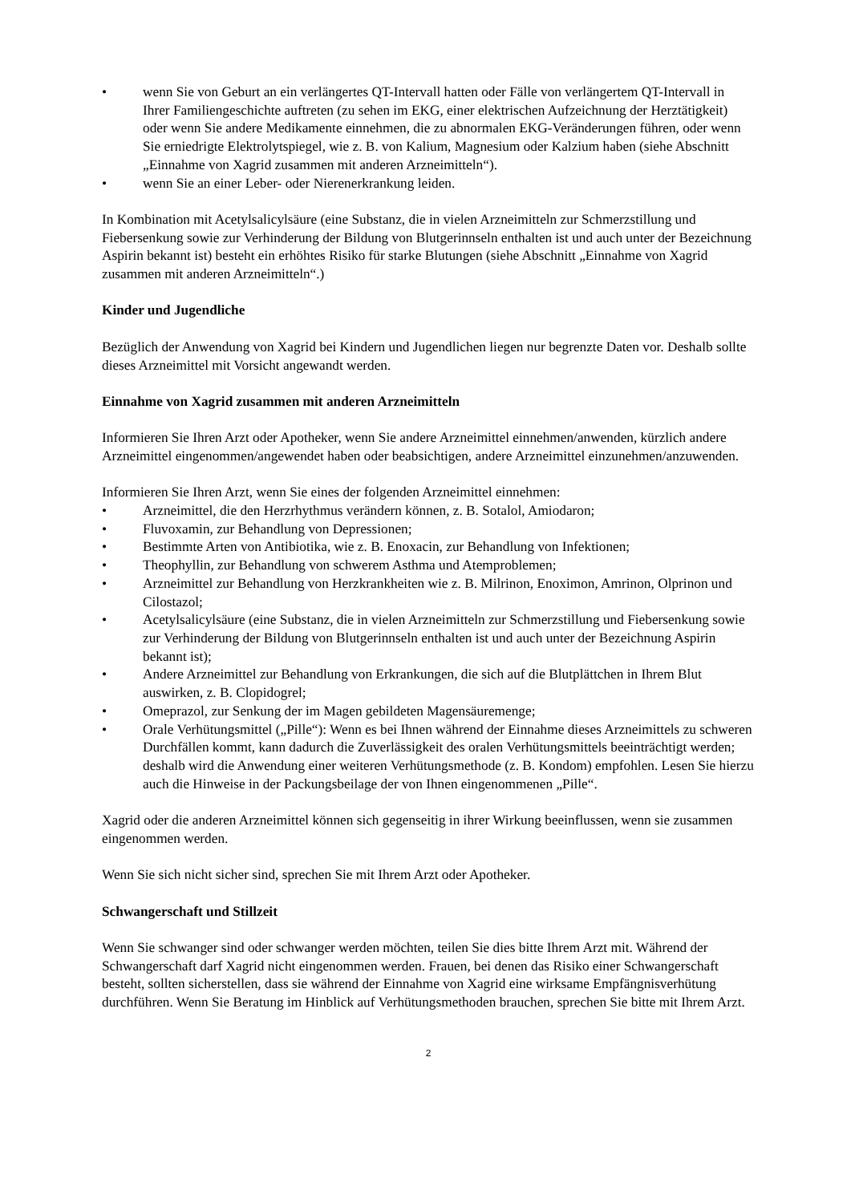• wenn Sie von Geburt an ein verlängertes QT-Intervall hatten oder Fälle von verlängertem QT-Intervall in Ihrer Familiengeschichte auftreten (zu sehen im EKG, einer elektrischen Aufzeichnung der Herztätigkeit) oder wenn Sie andere Medikamente einnehmen, die zu abnormalen EKG-Veränderungen führen, oder wenn Sie erniedrigte Elektrolytspiegel, wie z. B. von Kalium, Magnesium oder Kalzium haben (siehe Abschnitt „Einnahme von Xagrid zusammen mit anderen Arzneimitteln“).
• wenn Sie an einer Leber- oder Nierenerkrankung leiden.
In Kombination mit Acetylsalicylsäure (eine Substanz, die in vielen Arzneimitteln zur Schmerzstillung und Fiebersenkung sowie zur Verhinderung der Bildung von Blutgerinnseln enthalten ist und auch unter der Bezeichnung Aspirin bekannt ist) besteht ein erhöhtes Risiko für starke Blutungen (siehe Abschnitt „Einnahme von Xagrid zusammen mit anderen Arzneimitteln“.)
Kinder und Jugendliche
Bezüglich der Anwendung von Xagrid bei Kindern und Jugendlichen liegen nur begrenzte Daten vor. Deshalb sollte dieses Arzneimittel mit Vorsicht angewandt werden.
Einnahme von Xagrid zusammen mit anderen Arzneimitteln
Informieren Sie Ihren Arzt oder Apotheker, wenn Sie andere Arzneimittel einnehmen/anwenden, kürzlich andere Arzneimittel eingenommen/angewendet haben oder beabsichtigen, andere Arzneimittel einzunehmen/anzuwenden.
Informieren Sie Ihren Arzt, wenn Sie eines der folgenden Arzneimittel einnehmen:
• Arzneimittel, die den Herzrhythmus verändern können, z. B. Sotalol, Amiodaron;
• Fluvoxamin, zur Behandlung von Depressionen;
• Bestimmte Arten von Antibiotika, wie z. B. Enoxacin, zur Behandlung von Infektionen;
• Theophyllin, zur Behandlung von schwerem Asthma und Atemproblemen;
• Arzneimittel zur Behandlung von Herzkrankheiten wie z. B. Milrinon, Enoximon, Amrinon, Olprinon und Cilostazol;
• Acetylsalicylsäure (eine Substanz, die in vielen Arzneimitteln zur Schmerzstillung und Fiebersenkung sowie zur Verhinderung der Bildung von Blutgerinnseln enthalten ist und auch unter der Bezeichnung Aspirin bekannt ist);
• Andere Arzneimittel zur Behandlung von Erkrankungen, die sich auf die Blutplättchen in Ihrem Blut auswirken, z. B. Clopidogrel;
• Omeprazol, zur Senkung der im Magen gebildeten Magensäuremenge;
• Orale Verhütungsmittel („Pille“): Wenn es bei Ihnen während der Einnahme dieses Arzneimittels zu schweren Durchfällen kommt, kann dadurch die Zuverlässigkeit des oralen Verhütungsmittels beeinträchtigt werden; deshalb wird die Anwendung einer weiteren Verhütungsmethode (z. B. Kondom) empfohlen. Lesen Sie hierzu auch die Hinweise in der Packungsbeilage der von Ihnen eingenommenen „Pille“.
Xagrid oder die anderen Arzneimittel können sich gegenseitig in ihrer Wirkung beeinflussen, wenn sie zusammen eingenommen werden.
Wenn Sie sich nicht sicher sind, sprechen Sie mit Ihrem Arzt oder Apotheker.
Schwangerschaft und Stillzeit
Wenn Sie schwanger sind oder schwanger werden möchten, teilen Sie dies bitte Ihrem Arzt mit. Während der Schwangerschaft darf Xagrid nicht eingenommen werden. Frauen, bei denen das Risiko einer Schwangerschaft besteht, sollten sicherstellen, dass sie während der Einnahme von Xagrid eine wirksame Empfängnisverhütung durchführen. Wenn Sie Beratung im Hinblick auf Verhütungsmethoden brauchen, sprechen Sie bitte mit Ihrem Arzt.
2